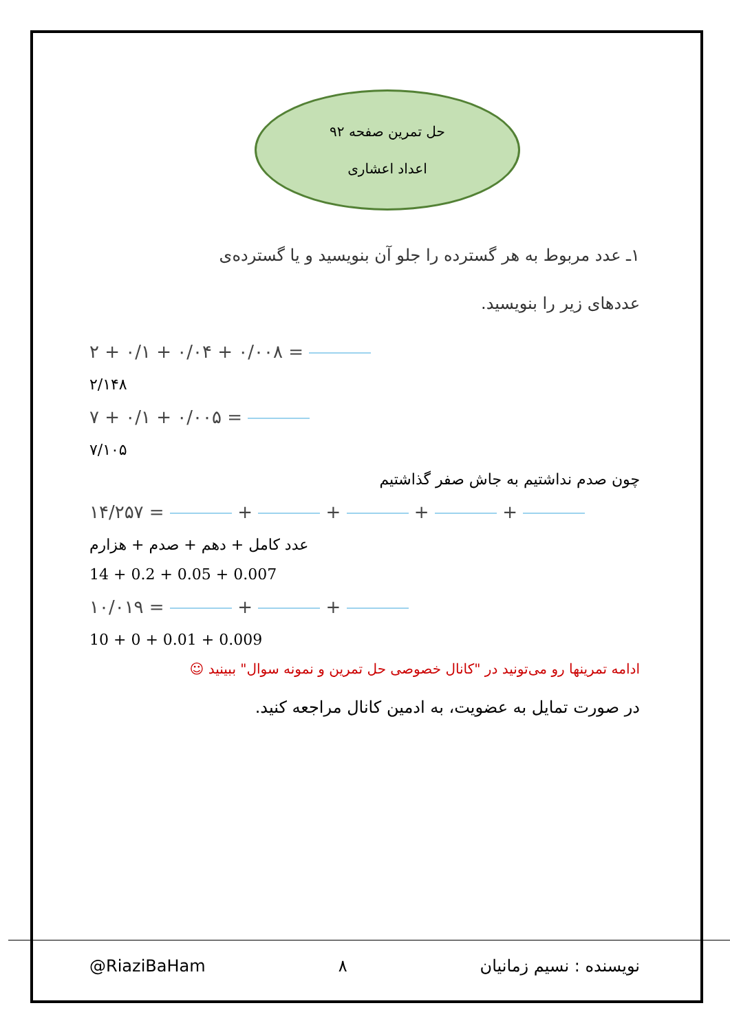حل تمرین صفحه ۹۲
اعداد اعشاری
۱ـ عدد مربوط به هر گسترده را جلو آن بنویسید و یا گسترده‌ی
عددهای زیر را بنویسید.
۲ + ۰/۱ + ۰/۰۴ + ۰/۰۰۸ =
۲/۱۴۸
۷ + ۰/۱ + ۰/۰۰۵ =
۷/۱۰۵
چون صدم نداشتیم به جاش صفر گذاشتیم
۱۴/۲۵۷ = + + + +
عدد کامل + دهم + صدم + هزارم
14 + 0.2 + 0.05 + 0.007
۱۰/۰۱۹ = + +
10 + 0 + 0.01 + 0.009
ادامه تمرینها رو می‌تونید در "کانال خصوصی حل تمرین و نمونه سوال" ببینید ☺
در صورت تمایل به عضویت، به ادمین کانال مراجعه کنید.
@RiaziBaHam ۸ نویسنده : نسیم زمانیان